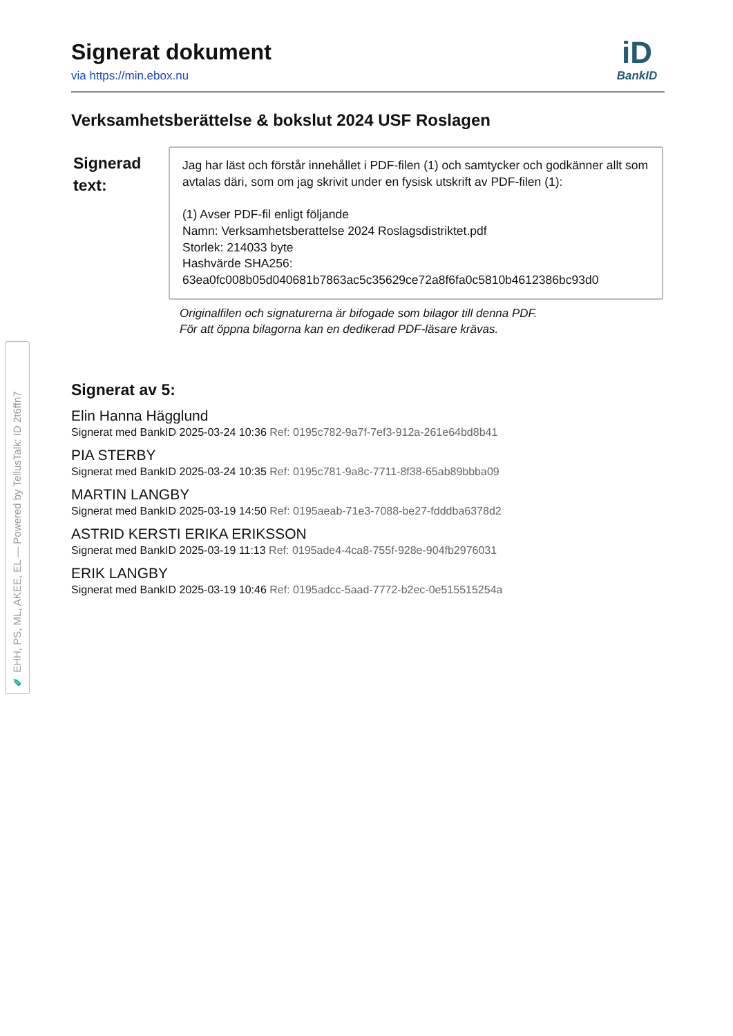✎ EHH, PS, ML, AKEE, EL — Powered by TellusTalk: ID 2t6ffn7
Signerat dokument
via https://min.ebox.nu
iD
BankID
Verksamhetsberättelse & bokslut 2024 USF Roslagen
Signerad text:
Jag har läst och förstår innehållet i PDF-filen (1) och samtycker och godkänner allt som avtalas däri, som om jag skrivit under en fysisk utskrift av PDF-filen (1):
(1) Avser PDF-fil enligt följande
Namn: Verksamhetsberattelse 2024 Roslagsdistriktet.pdf
Storlek: 214033 byte
Hashvärde SHA256:
63ea0fc008b05d040681b7863ac5c35629ce72a8f6fa0c5810b4612386bc93d0
Originalfilen och signaturerna är bifogade som bilagor till denna PDF.
För att öppna bilagorna kan en dedikerad PDF-läsare krävas.
Signerat av 5:
Elin Hanna Hägglund
Signerat med BankID 2025-03-24 10:36 Ref: 0195c782-9a7f-7ef3-912a-261e64bd8b41
PIA STERBY
Signerat med BankID 2025-03-24 10:35 Ref: 0195c781-9a8c-7711-8f38-65ab89bbba09
MARTIN LANGBY
Signerat med BankID 2025-03-19 14:50 Ref: 0195aeab-71e3-7088-be27-fdddba6378d2
ASTRID KERSTI ERIKA ERIKSSON
Signerat med BankID 2025-03-19 11:13 Ref: 0195ade4-4ca8-755f-928e-904fb2976031
ERIK LANGBY
Signerat med BankID 2025-03-19 10:46 Ref: 0195adcc-5aad-7772-b2ec-0e515515254a